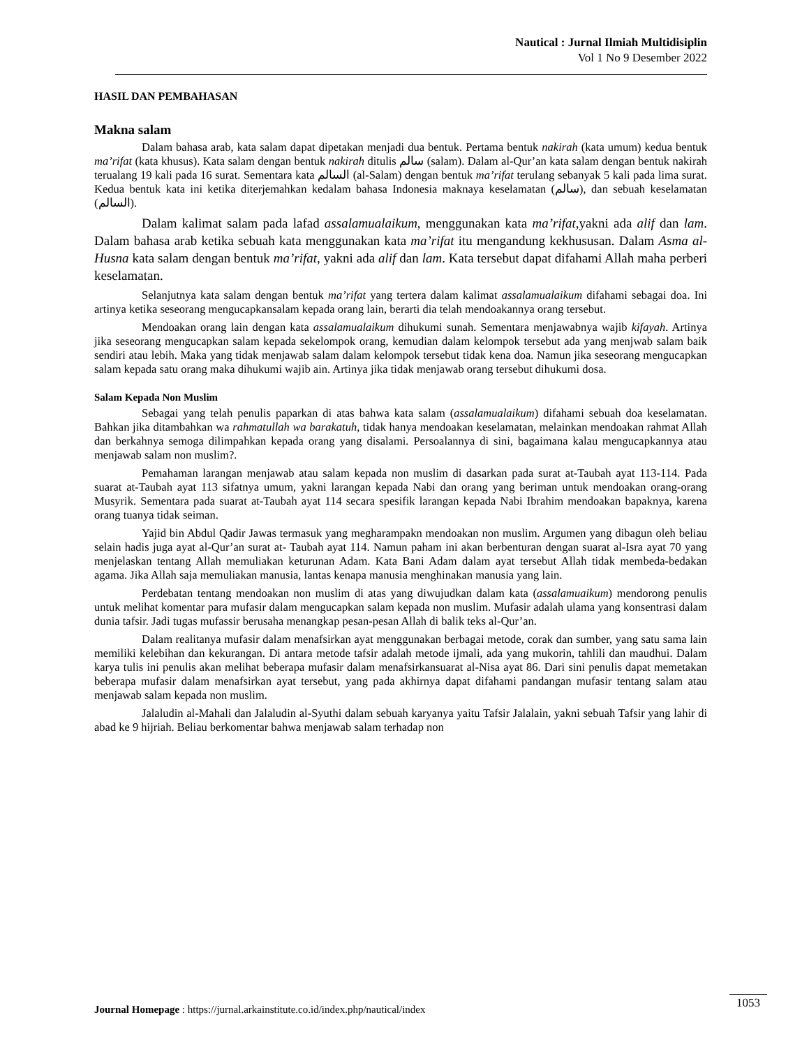Nautical : Jurnal Ilmiah Multidisiplin
Vol 1 No 9 Desember 2022
HASIL DAN PEMBAHASAN
Makna salam
Dalam bahasa arab, kata salam dapat dipetakan menjadi dua bentuk. Pertama bentuk nakirah (kata umum) kedua bentuk ma’rifat (kata khusus). Kata salam dengan bentuk nakirah ditulis سالم (salam). Dalam al-Qur’an kata salam dengan bentuk nakirah terualang 19 kali pada 16 surat. Sementara kata السالم (al-Salam) dengan bentuk ma’rifat terulang sebanyak 5 kali pada lima surat. Kedua bentuk kata ini ketika diterjemahkan kedalam bahasa Indonesia maknaya keselamatan (سالم), dan sebuah keselamatan (السالم).
Dalam kalimat salam pada lafad assalamualaikum, menggunakan kata ma’rifat,yakni ada alif dan lam. Dalam bahasa arab ketika sebuah kata menggunakan kata ma’rifat itu mengandung kekhususan. Dalam Asma al-Husna kata salam dengan bentuk ma’rifat, yakni ada alif dan lam. Kata tersebut dapat difahami Allah maha perberi keselamatan.
Selanjutnya kata salam dengan bentuk ma’rifat yang tertera dalam kalimat assalamualaikum difahami sebagai doa. Ini artinya ketika seseorang mengucapkansalam kepada orang lain, berarti dia telah mendoakannya orang tersebut.
Mendoakan orang lain dengan kata assalamualaikum dihukumi sunah. Sementara menjawabnya wajib kifayah. Artinya jika seseorang mengucapkan salam kepada sekelompok orang, kemudian dalam kelompok tersebut ada yang menjwab salam baik sendiri atau lebih. Maka yang tidak menjawab salam dalam kelompok tersebut tidak kena doa. Namun jika seseorang mengucapkan salam kepada satu orang maka dihukumi wajib ain. Artinya jika tidak menjawab orang tersebut dihukumi dosa.
Salam Kepada Non Muslim
Sebagai yang telah penulis paparkan di atas bahwa kata salam (assalamualaikum) difahami sebuah doa keselamatan. Bahkan jika ditambahkan wa rahmatullah wa barakatuh, tidak hanya mendoakan keselamatan, melainkan mendoakan rahmat Allah dan berkahnya semoga dilimpahkan kepada orang yang disalami. Persoalannya di sini, bagaimana kalau mengucapkannya atau menjawab salam non muslim?.
Pemahaman larangan menjawab atau salam kepada non muslim di dasarkan pada surat at-Taubah ayat 113-114. Pada suarat at-Taubah ayat 113 sifatnya umum, yakni larangan kepada Nabi dan orang yang beriman untuk mendoakan orang-orang Musyrik. Sementara pada suarat at-Taubah ayat 114 secara spesifik larangan kepada Nabi Ibrahim mendoakan bapaknya, karena orang tuanya tidak seiman.
Yajid bin Abdul Qadir Jawas termasuk yang megharampakn mendoakan non muslim. Argumen yang dibagun oleh beliau selain hadis juga ayat al-Qur’an surat at- Taubah ayat 114. Namun paham ini akan berbenturan dengan suarat al-Isra ayat 70 yang menjelaskan tentang Allah memuliakan keturunan Adam. Kata Bani Adam dalam ayat tersebut Allah tidak membeda-bedakan agama. Jika Allah saja memuliakan manusia, lantas kenapa manusia menghinakan manusia yang lain.
Perdebatan tentang mendoakan non muslim di atas yang diwujudkan dalam kata (assalamuaikum) mendorong penulis untuk melihat komentar para mufasir dalam mengucapkan salam kepada non muslim. Mufasir adalah ulama yang konsentrasi dalam dunia tafsir. Jadi tugas mufassir berusaha menangkap pesan-pesan Allah di balik teks al-Qur’an.
Dalam realitanya mufasir dalam menafsirkan ayat menggunakan berbagai metode, corak dan sumber, yang satu sama lain memiliki kelebihan dan kekurangan. Di antara metode tafsir adalah metode ijmali, ada yang mukorin, tahlili dan maudhui. Dalam karya tulis ini penulis akan melihat beberapa mufasir dalam menafsirkansuarat al-Nisa ayat 86. Dari sini penulis dapat memetakan beberapa mufasir dalam menafsirkan ayat tersebut, yang pada akhirnya dapat difahami pandangan mufasir tentang salam atau menjawab salam kepada non muslim.
Jalaludin al-Mahali dan Jalaludin al-Syuthi dalam sebuah karyanya yaitu Tafsir Jalalain, yakni sebuah Tafsir yang lahir di abad ke 9 hijriah. Beliau berkomentar bahwa menjawab salam terhadap non
Journal Homepage : https://jurnal.arkainstitute.co.id/index.php/nautical/index 1053